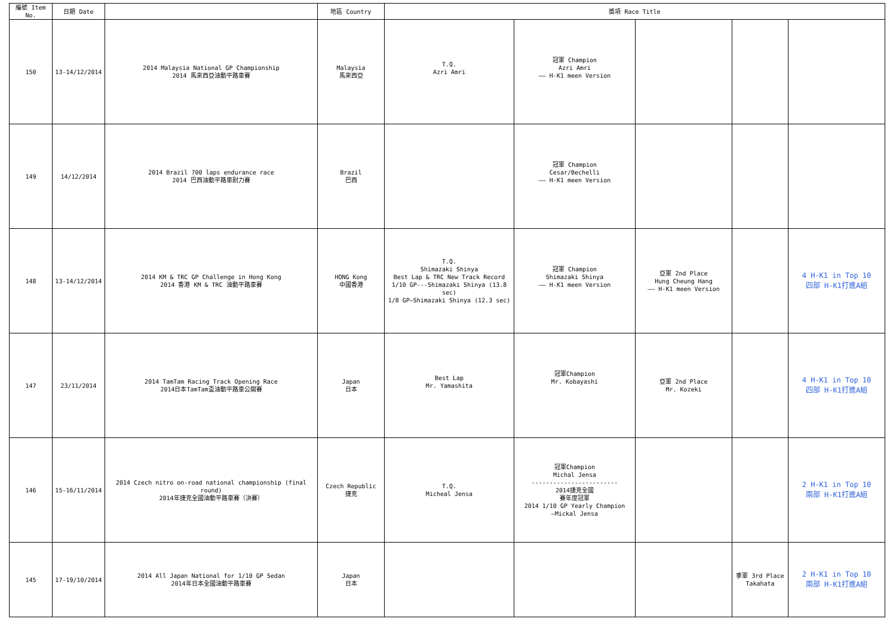| 編號 Item No. | 日期 Date | | 地區 Country | 獎項 Race Title | | | | |
| --- | --- | --- | --- | --- | --- | --- | --- | --- |
| 150 | 13-14/12/2014 | 2014 Malaysia National GP Championship 2014 馬來西亞油動平路車賽 | Malaysia 馬來西亞 | T.Q. Azri Amri | 冠軍 Champion Azri Amri —— H-K1 meen Version | | | |
| 149 | 14/12/2014 | 2014 Brazil 700 laps endurance race 2014 巴西油動平路車耐力賽 | Brazil 巴西 | | 冠軍 Champion Cesar/Bechelli —— H-K1 meen Version | | | |
| 148 | 13-14/12/2014 | 2014 KM & TRC GP Challenge in Hong Kong 2014 香港 KM & TRC 油動平路車賽 | HONG Kong 中國香港 | T.Q. Shimazaki Shinya Best Lap & TRC New Track Record 1/10 GP---Shimazaki Shinya (13.8 sec) 1/8 GP—Shimazaki Shinya (12.3 sec) | 冠軍 Champion Shimazaki Shinya —— H-K1 meen Version | 亞軍 2nd Place Hung Cheung Hang —— H-K1 meen Version | | 4 H-K1 in Top 10 四部 H-K1打進A組 |
| 147 | 23/11/2014 | 2014 TamTam Racing Track Opening Race 2014日本TamTam盃油動平路車公開賽 | Japan 日本 | Best Lap Mr. Yamashita | 冠軍Champion Mr. Kobayashi | 亞軍 2nd Place Mr. Kozeki | | 4 H-K1 in Top 10 四部 H-K1打進A組 |
| 146 | 15-16/11/2014 | 2014 Czech nitro on-road national championship (final round) 2014年捷克全國油動平路車賽（決賽） | Czech Republic 捷克 | T.Q. Micheal Jensa | 冠軍Champion Michal Jensa ------------------------ 2014捷克全國 賽年度冠軍 2014 1/10 GP Yearly Champion —Mickal Jensa | | | 2 H-K1 in Top 10 兩部 H-K1打進A組 |
| 145 | 17-19/10/2014 | 2014 All Japan National for 1/10 GP Sedan 2014年日本全國油動平路車賽 | Japan 日本 | | | | 季軍 3rd Place Takahata | 2 H-K1 in Top 10 兩部 H-K1打進A組 |